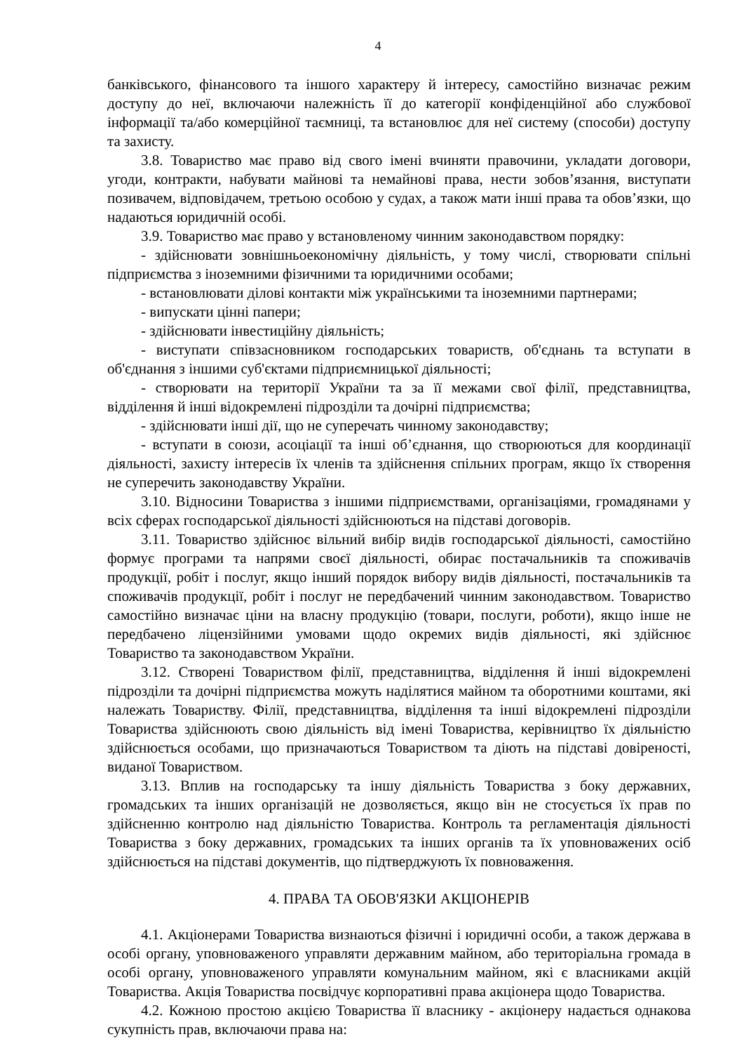4
банківського, фінансового та іншого характеру й інтересу, самостійно визначає режим доступу до неї, включаючи належність її до категорії конфіденційної або службової інформації та/або комерційної таємниці, та встановлює для неї систему (способи) доступу та захисту.
3.8. Товариство має право від свого імені вчиняти правочини, укладати договори, угоди, контракти, набувати майнові та немайнові права, нести зобов’язання, виступати позивачем, відповідачем, третьою особою у судах, а також мати інші права та обов’язки, що надаються юридичній особі.
3.9. Товариство має право у встановленому чинним законодавством порядку:
- здійснювати зовнішньоекономічну діяльність, у тому числі, створювати спільні підприємства з іноземними фізичними та юридичними особами;
- встановлювати ділові контакти між українськими та іноземними партнерами;
- випускати цінні папери;
- здійснювати інвестиційну діяльність;
- виступати співзасновником господарських товариств, об'єднань та вступати в об'єднання з іншими суб'єктами підприємницької діяльності;
- створювати на території України та за її межами свої філії, представництва, відділення й інші відокремлені підрозділи та дочірні підприємства;
- здійснювати інші дії, що не суперечать чинному законодавству;
- вступати в союзи, асоціації та інші об’єднання, що створюються для координації діяльності, захисту інтересів їх членів та здійснення спільних програм, якщо їх створення не суперечить законодавству України.
3.10. Відносини Товариства з іншими підприємствами, організаціями, громадянами у всіх сферах господарської діяльності здійснюються на підставі договорів.
3.11. Товариство здійснює вільний вибір видів господарської діяльності, самостійно формує програми та напрями своєї діяльності, обирає постачальників та споживачів продукції, робіт і послуг, якщо інший порядок вибору видів діяльності, постачальників та споживачів продукції, робіт і послуг не передбачений чинним законодавством. Товариство самостійно визначає ціни на власну продукцію (товари, послуги, роботи), якщо інше не передбачено ліцензійними умовами щодо окремих видів діяльності, які здійснює Товариство та законодавством України.
3.12. Створені Товариством філії, представництва, відділення й інші відокремлені підрозділи та дочірні підприємства можуть наділятися майном та оборотними коштами, які належать Товариству. Філії, представництва, відділення та інші відокремлені підрозділи Товариства здійснюють свою діяльність від імені Товариства, керівництво їх діяльністю здійснюється особами, що призначаються Товариством та діють на підставі довіреності, виданої Товариством.
3.13. Вплив на господарську та іншу діяльність Товариства з боку державних, громадських та інших організацій не дозволяється, якщо він не стосується їх прав по здійсненню контролю над діяльністю Товариства. Контроль та регламентація діяльності Товариства з боку державних, громадських та інших органів та їх уповноважених осіб здійснюється на підставі документів, що підтверджують їх повноваження.
4. ПРАВА ТА ОБОВ'ЯЗКИ АКЦІОНЕРІВ
4.1. Акціонерами Товариства визнаються фізичні і юридичні особи, а також держава в особі органу, уповноваженого управляти державним майном, або територіальна громада в особі органу, уповноваженого управляти комунальним майном, які є власниками акцій Товариства. Акція Товариства посвідчує корпоративні права акціонера щодо Товариства.
4.2. Кожною простою акцією Товариства її власнику - акціонеру надається однакова сукупність прав, включаючи права на: